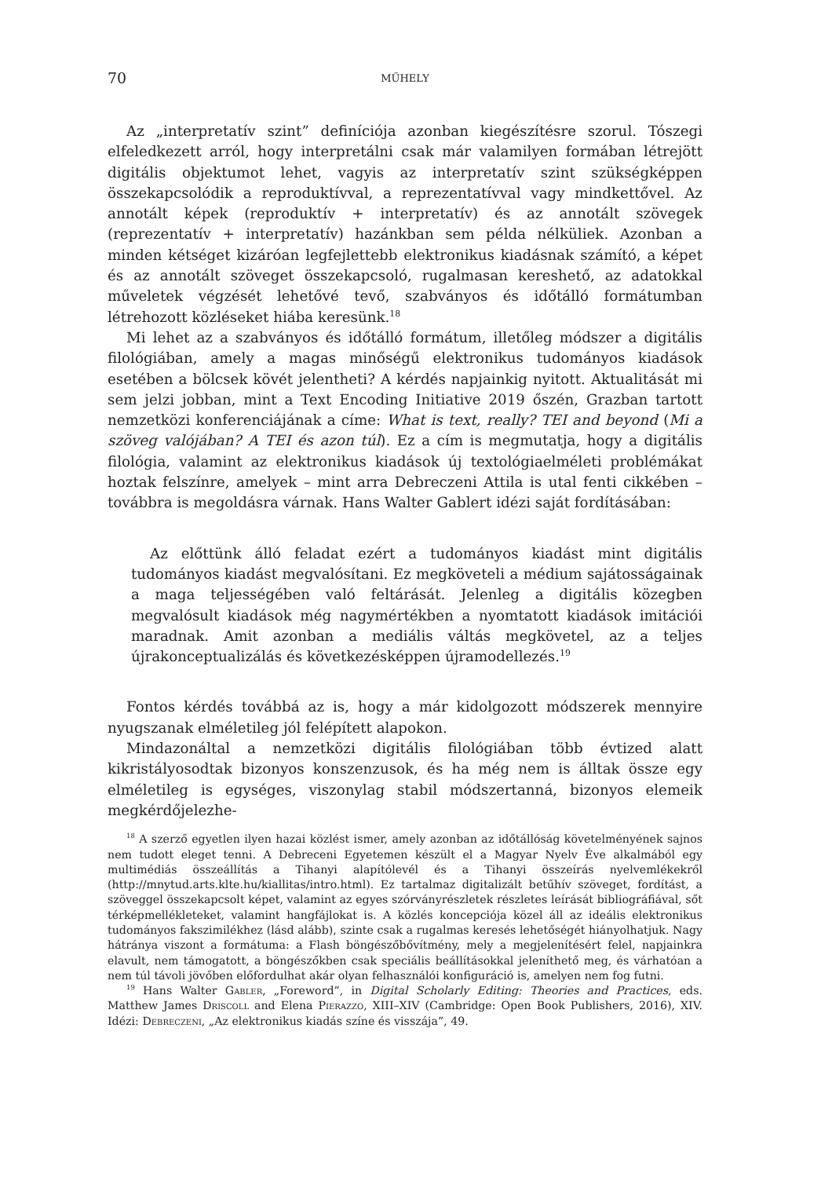70 MŰHELY
Az „interpretatív szint” definíciója azonban kiegészítésre szorul. Tószegi elfeledkezett arról, hogy interpretálni csak már valamilyen formában létrejött digitális objektumot lehet, vagyis az interpretatív szint szükségképpen összekapcsolódik a reproduktívval, a reprezentatívval vagy mindkettővel. Az annotált képek (reproduktív + interpretatív) és az annotált szövegek (reprezentatív + interpretatív) hazánkban sem példa nélküliek. Azonban a minden kétséget kizáróan legfejlettebb elektronikus kiadásnak számító, a képet és az annotált szöveget összekapcsoló, rugalmasan kereshető, az adatokkal műveletek végzését lehetővé tevő, szabványos és időtálló formátumban létrehozott közléseket hiába keresünk.<sup>18</sup>
Mi lehet az a szabványos és időtálló formátum, illetőleg módszer a digitális filológiában, amely a magas minőségű elektronikus tudományos kiadások esetében a bölcsek kövét jelentheti? A kérdés napjainkig nyitott. Aktualitását mi sem jelzi jobban, mint a Text Encoding Initiative 2019 őszén, Grazban tartott nemzetközi konferenciájának a címe: What is text, really? TEI and beyond (Mi a szöveg valójában? A TEI és azon túl). Ez a cím is megmutatja, hogy a digitális filológia, valamint az elektronikus kiadások új textológiaelméleti problémákat hoztak felszínre, amelyek – mint arra Debreczeni Attila is utal fenti cikkében – továbbra is megoldásra várnak. Hans Walter Gablert idézi saját fordításában:
Az előttünk álló feladat ezért a tudományos kiadást mint digitális tudományos kiadást megvalósítani. Ez megköveteli a médium sajátosságainak a maga teljességében való feltárását. Jelenleg a digitális közegben megvalósult kiadások még nagymértékben a nyomtatott kiadások imitációi maradnak. Amit azonban a mediális váltás megkövetel, az a teljes újrakonceptualizálás és következésképpen újramodellezés.<sup>19</sup>
Fontos kérdés továbbá az is, hogy a már kidolgozott módszerek mennyire nyugszanak elméletileg jól felépített alapokon.
Mindazonáltal a nemzetközi digitális filológiában több évtized alatt kikristályosodtak bizonyos konszenzusok, és ha még nem is álltak össze egy elméletileg is egységes, viszonylag stabil módszertanná, bizonyos elemeik megkérdőjelezhe-
<sup>18</sup> A szerző egyetlen ilyen hazai közlést ismer, amely azonban az időtállóság követelményének sajnos nem tudott eleget tenni. A Debreceni Egyetemen készült el a Magyar Nyelv Éve alkalmából egy multimédiás összeállítás a Tihanyi alapítólevél és a Tihanyi összeírás nyelvemlékekről (http://mnytud.arts.klte.hu/kiallitas/intro.html). Ez tartalmaz digitalizált betűhív szöveget, fordítást, a szöveggel összekapcsolt képet, valamint az egyes szórványrészletek részletes leírását bibliográfiával, sőt térképmellékleteket, valamint hangfájlokat is. A közlés koncepciója közel áll az ideális elektronikus tudományos fakszimilékhez (lásd alább), szinte csak a rugalmas keresés lehetőségét hiányolhatjuk. Nagy hátránya viszont a formátuma: a Flash böngészőbővítmény, mely a megjelenítésért felel, napjainkra elavult, nem támogatott, a böngészőkben csak speciális beállításokkal jeleníthető meg, és várhatóan a nem túl távoli jövőben előfordulhat akár olyan felhasználói konfiguráció is, amelyen nem fog futni.
<sup>19</sup> Hans Walter Gabler, „Foreword”, in Digital Scholarly Editing: Theories and Practices, eds. Matthew James Driscoll and Elena Pierazzo, XIII–XIV (Cambridge: Open Book Publishers, 2016), XIV. Idézi: Debreczeni, „Az elektronikus kiadás színe és visszája”, 49.